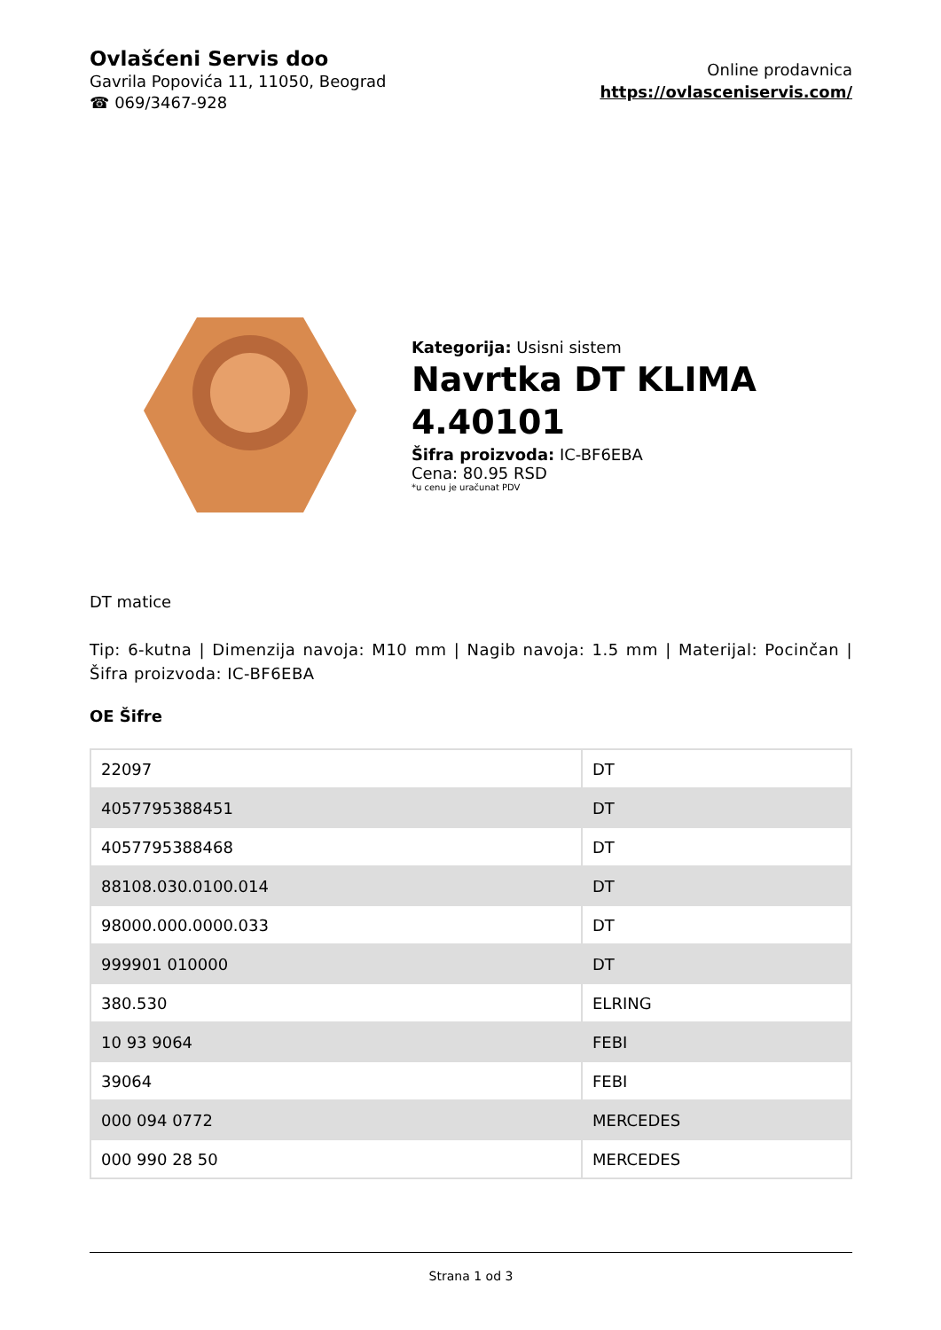Ovlašćeni Servis doo
Gavrila Popovića 11, 11050, Beograd
☎ 069/3467-928
Online prodavnica
https://ovlasceniservis.com/
Kategorija: Usisni sistem
Navrtka DT KLIMA 4.40101
Šifra proizvoda: IC-BF6EBA
Cena: 80.95 RSD
*u cenu je uračunat PDV
DT matice
Tip: 6-kutna | Dimenzija navoja: M10 mm | Nagib navoja: 1.5 mm | Materijal: Pocinčan | Šifra proizvoda: IC-BF6EBA
OE Šifre
| 22097 | DT |
| 4057795388451 | DT |
| 4057795388468 | DT |
| 88108.030.0100.014 | DT |
| 98000.000.0000.033 | DT |
| 999901 010000 | DT |
| 380.530 | ELRING |
| 10 93 9064 | FEBI |
| 39064 | FEBI |
| 000 094 0772 | MERCEDES |
| 000 990 28 50 | MERCEDES |
Strana 1 od 3